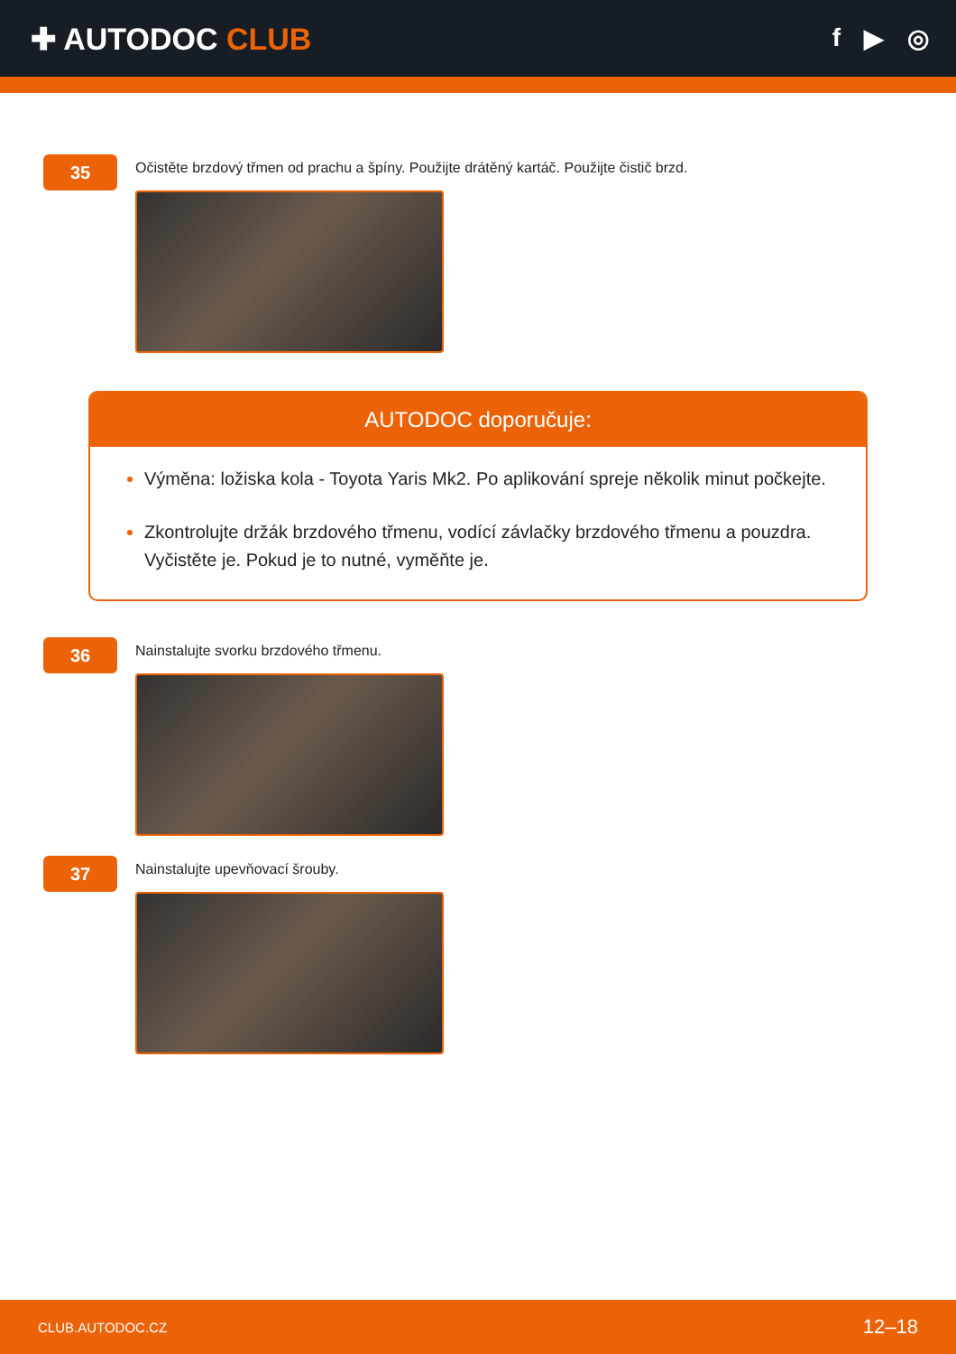✚ AUTODOC CLUB
f ▶ ◎
35
Očistěte brzdový třmen od prachu a špíny. Použijte drátěný kartáč. Použijte čistič brzd.
AUTODOC doporučuje:
Výměna: ložiska kola - Toyota Yaris Mk2. Po aplikování spreje několik minut počkejte.
Zkontrolujte držák brzdového třmenu, vodící závlačky brzdového třmenu a pouzdra. Vyčistěte je. Pokud je to nutné, vyměňte je.
36
Nainstalujte svorku brzdového třmenu.
37
Nainstalujte upevňovací šrouby.
CLUB.AUTODOC.CZ 12–18